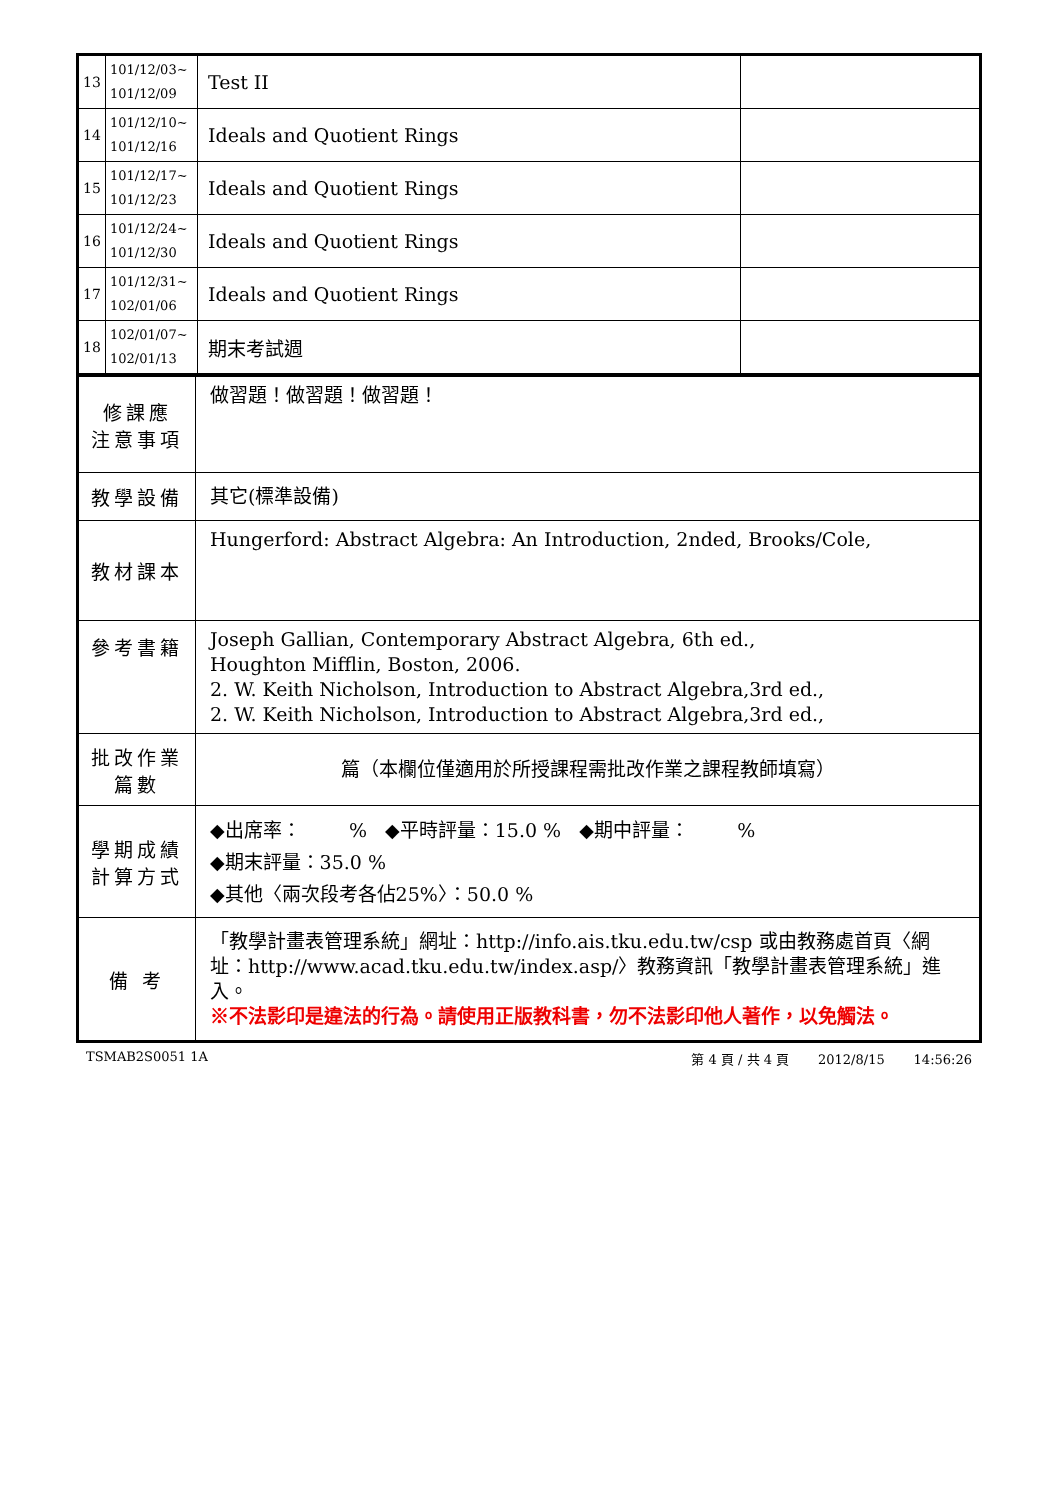| 13 | 101/12/03~ 101/12/09 | Test II | |
| 14 | 101/12/10~ 101/12/16 | Ideals and Quotient Rings | |
| 15 | 101/12/17~ 101/12/23 | Ideals and Quotient Rings | |
| 16 | 101/12/24~ 101/12/30 | Ideals and Quotient Rings | |
| 17 | 101/12/31~ 102/01/06 | Ideals and Quotient Rings | |
| 18 | 102/01/07~ 102/01/13 | 期末考試週 | |
| 修課應 注意事項 | 做習題！做習題！做習題！ |
| 教學設備 | 其它(標準設備) |
| 教材課本 | Hungerford: Abstract Algebra: An Introduction, 2nded, Brooks/Cole, |
| 參考書籍 | Joseph Gallian, Contemporary Abstract Algebra, 6th ed., Houghton Mifflin, Boston, 2006. 2. W. Keith Nicholson, Introduction to Abstract Algebra,3rd ed., 2. W. Keith Nicholson, Introduction to Abstract Algebra,3rd ed., |
| 批改作業 篇數 | 篇（本欄位僅適用於所授課程需批改作業之課程教師填寫） |
| 學期成績 計算方式 | ◆出席率： % ◆平時評量：15.0 % ◆期中評量： % ◆期末評量：35.0 % ◆其他〈兩次段考各佔25%〉：50.0 % |
| 備 考 | 「教學計畫表管理系統」網址： http://info.ais.tku.edu.tw/csp 或由教務處首頁〈網址： http://www.acad.tku.edu.tw/index.asp/ 〉教務資訊「教學計畫表管理系統」進入。 ※不法影印是違法的行為。請使用正版教科書，勿不法影印他人著作，以免觸法。 |
TSMAB2S0051 1A 第 4 頁 / 共 4 頁 2012/8/15 14:56:26